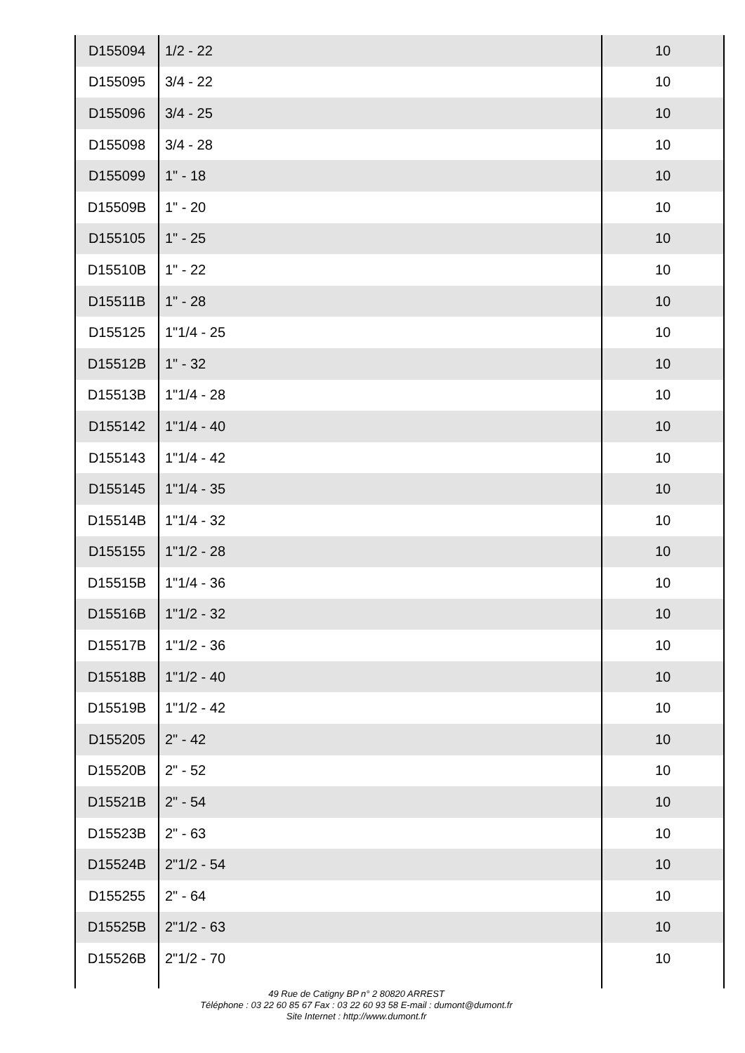| D155094 | 1/2 - 22 | 10 |
| D155095 | 3/4 - 22 | 10 |
| D155096 | 3/4 - 25 | 10 |
| D155098 | 3/4 - 28 | 10 |
| D155099 | 1" - 18 | 10 |
| D15509B | 1" - 20 | 10 |
| D155105 | 1" - 25 | 10 |
| D15510B | 1" - 22 | 10 |
| D15511B | 1" - 28 | 10 |
| D155125 | 1"1/4 - 25 | 10 |
| D15512B | 1" - 32 | 10 |
| D15513B | 1"1/4 - 28 | 10 |
| D155142 | 1"1/4 - 40 | 10 |
| D155143 | 1"1/4 - 42 | 10 |
| D155145 | 1"1/4 - 35 | 10 |
| D15514B | 1"1/4 - 32 | 10 |
| D155155 | 1"1/2 - 28 | 10 |
| D15515B | 1"1/4 - 36 | 10 |
| D15516B | 1"1/2 - 32 | 10 |
| D15517B | 1"1/2 - 36 | 10 |
| D15518B | 1"1/2 - 40 | 10 |
| D15519B | 1"1/2 - 42 | 10 |
| D155205 | 2" - 42 | 10 |
| D15520B | 2" - 52 | 10 |
| D15521B | 2" - 54 | 10 |
| D15523B | 2" - 63 | 10 |
| D15524B | 2"1/2 - 54 | 10 |
| D155255 | 2" - 64 | 10 |
| D15525B | 2"1/2 - 63 | 10 |
| D15526B | 2"1/2 - 70 | 10 |
49 Rue de Catigny BP n° 2 80820 ARREST
Téléphone : 03 22 60 85 67 Fax : 03 22 60 93 58 E-mail : dumont@dumont.fr
Site Internet : http://www.dumont.fr